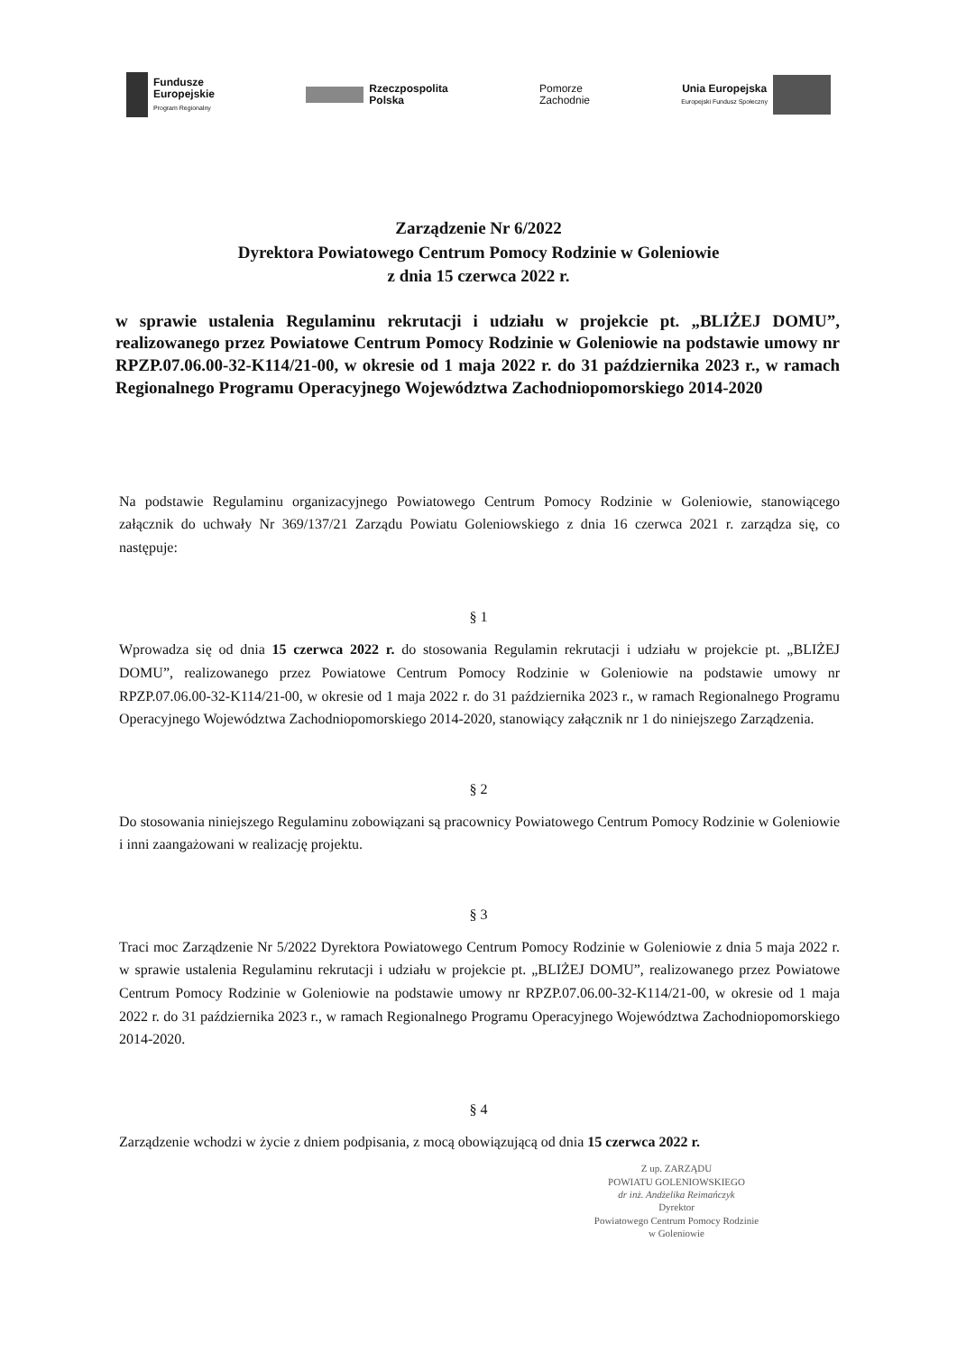Fundusze
Europejskie
Program Regionalny
Rzeczpospolita
Polska
Pomorze
Zachodnie
Unia Europejska
Europejski Fundusz Społeczny
Zarządzenie Nr 6/2022
Dyrektora Powiatowego Centrum Pomocy Rodzinie w Goleniowie
z dnia 15 czerwca 2022 r.
w sprawie ustalenia Regulaminu rekrutacji i udziału w projekcie pt. „BLIŻEJ DOMU”, realizowanego przez Powiatowe Centrum Pomocy Rodzinie w Goleniowie na podstawie umowy nr RPZP.07.06.00-32-K114/21-00, w okresie od 1 maja 2022 r. do 31 października 2023 r., w ramach Regionalnego Programu Operacyjnego Województwa Zachodniopomorskiego 2014-2020
Na podstawie Regulaminu organizacyjnego Powiatowego Centrum Pomocy Rodzinie w Goleniowie, stanowiącego załącznik do uchwały Nr 369/137/21 Zarządu Powiatu Goleniowskiego z dnia 16 czerwca 2021 r. zarządza się, co następuje:
§ 1
Wprowadza się od dnia 15 czerwca 2022 r. do stosowania Regulamin rekrutacji i udziału w projekcie pt. „BLIŻEJ DOMU”, realizowanego przez Powiatowe Centrum Pomocy Rodzinie w Goleniowie na podstawie umowy nr RPZP.07.06.00-32-K114/21-00, w okresie od 1 maja 2022 r. do 31 października 2023 r., w ramach Regionalnego Programu Operacyjnego Województwa Zachodniopomorskiego 2014-2020, stanowiący załącznik nr 1 do niniejszego Zarządzenia.
§ 2
Do stosowania niniejszego Regulaminu zobowiązani są pracownicy Powiatowego Centrum Pomocy Rodzinie w Goleniowie i inni zaangażowani w realizację projektu.
§ 3
Traci moc Zarządzenie Nr 5/2022 Dyrektora Powiatowego Centrum Pomocy Rodzinie w Goleniowie z dnia 5 maja 2022 r. w sprawie ustalenia Regulaminu rekrutacji i udziału w projekcie pt. „BLIŻEJ DOMU”, realizowanego przez Powiatowe Centrum Pomocy Rodzinie w Goleniowie na podstawie umowy nr RPZP.07.06.00-32-K114/21-00, w okresie od 1 maja 2022 r. do 31 października 2023 r., w ramach Regionalnego Programu Operacyjnego Województwa Zachodniopomorskiego 2014-2020.
§ 4
Zarządzenie wchodzi w życie z dniem podpisania, z mocą obowiązującą od dnia 15 czerwca 2022 r.
Z up. ZARZĄDU
POWIATU GOLENIOWSKIEGO
dr inż. Andżelika Reimańczyk
Dyrektor
Powiatowego Centrum Pomocy Rodzinie
w Goleniowie